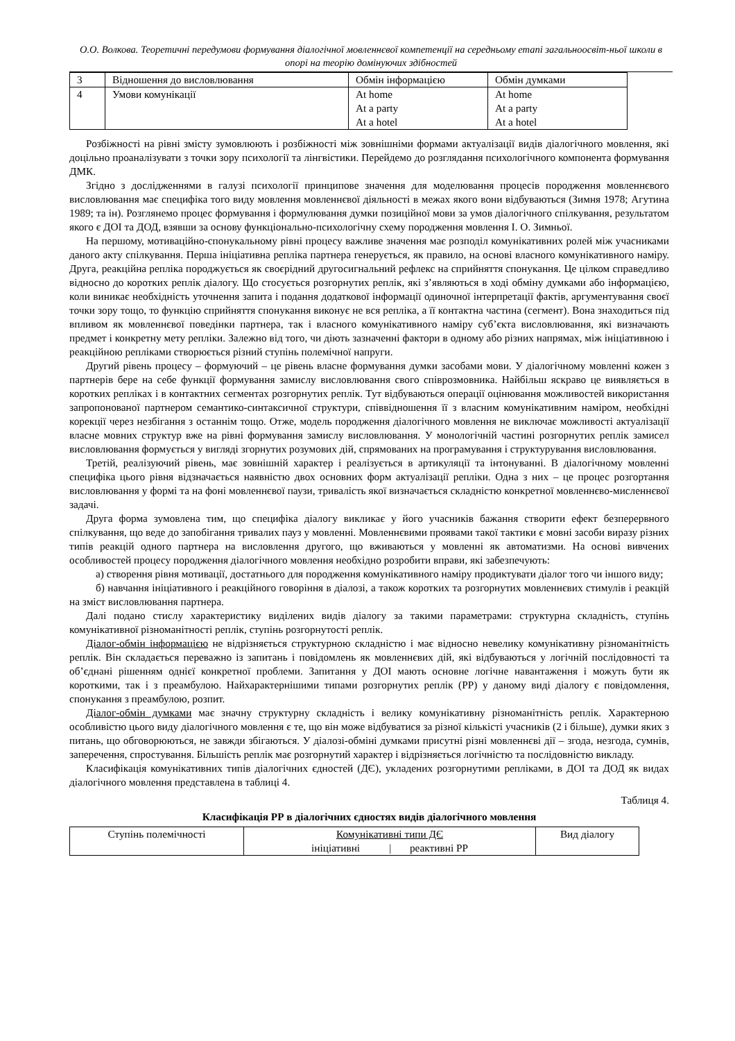О.О. Волкова. Теоретичні передумови формування діалогічної мовленнєвої компетенції на середньому етапі загальноосвіт-ньої школи в опорі на теорію домінуючих здібностей
| 3 | Відношення до висловлювання | Обмін інформацією | Обмін думками |
| 4 | Умови комунікації | At home At a party At a hotel | At home At a party At a hotel |
Розбіжності на рівні змісту зумовлюють і розбіжності між зовнішніми формами актуалізації видів діалогічного мовлення, які доцільно проаналізувати з точки зору психології та лінгвістики. Перейдемо до розглядання психологічного компонента формування ДМК.
Згідно з дослідженнями в галузі психології принципове значення для моделювання процесів породження мовленнєвого висловлювання має специфіка того виду мовлення мовленнєвої діяльності в межах якого вони відбуваються (Зимня 1978; Агутина 1989; та ін). Розглянемо процес формування і формулювання думки позиційної мови за умов діалогічного спілкування, результатом якого є ДОІ та ДОД, взявши за основу функціонально-психологічну схему породження мовлення І. О. Зимньої.
На першому, мотиваційно-спонукальному рівні процесу важливе значення має розподіл комунікативних ролей між учасниками даного акту спілкування. Перша ініціативна репліка партнера генерується, як правило, на основі власного комунікативного наміру. Друга, реакційна репліка породжується як своєрідний другосигнальний рефлекс на сприйняття спонукання. Це цілком справедливо відносно до коротких реплік діалогу. Що стосується розгорнутих реплік, які з’являються в ході обміну думками або інформацією, коли виникає необхідність уточнення запита і подання додаткової інформації одиночної інтерпретації фактів, аргументування своєї точки зору тощо, то функцію сприйняття спонукання виконує не вся репліка, а її контактна частина (сегмент). Вона знаходиться під впливом як мовленнєвої поведінки партнера, так і власного комунікативного наміру суб’єкта висловлювання, які визначають предмет і конкретну мету репліки. Залежно від того, чи діють зазначенні фактори в одному або різних напрямах, між ініціативною і реакційною репліками створюється різний ступінь полемічної напруги.
Другий рівень процесу – формуючий – це рівень власне формування думки засобами мови. У діалогічному мовленні кожен з партнерів бере на себе функції формування замислу висловлювання свого співрозмовника. Найбільш яскраво це виявляється в коротких репліках і в контактних сегментах розгорнутих реплік. Тут відбуваються операції оцінювання можливостей використання запропонованої партнером семантико-синтаксичної структури, співвідношення її з власним комунікативним наміром, необхідні корекції через незбігання з останнім тощо. Отже, модель породження діалогічного мовлення не виключає можливості актуалізації власне мовних структур вже на рівні формування замислу висловлювання. У монологічній частині розгорнутих реплік замисел висловлювання формується у вигляді згорнутих розумових дій, спрямованих на програмування і структурування висловлювання.
Третій, реалізуючий рівень, має зовнішній характер і реалізується в артикуляції та інтонуванні. В діалогічному мовленні специфіка цього рівня відзначається наявністю двох основних форм актуалізації репліки. Одна з них – це процес розгортання висловлювання у формі та на фоні мовленнєвої паузи, тривалість якої визначається складністю конкретної мовленнєво-мисленнєвої задачі.
Друга форма зумовлена тим, що специфіка діалогу викликає у його учасників бажання створити ефект безперервного спілкування, що веде до запобігання тривалих пауз у мовленні. Мовленнєвими проявами такої тактики є мовні засоби виразу різних типів реакцій одного партнера на висловлення другого, що вживаються у мовленні як автоматизми. На основі вивчених особливостей процесу породження діалогічного мовлення необхідно розробити вправи, які забезпечують:
а) створення рівня мотивації, достатнього для породження комунікативного наміру продиктувати діалог того чи іншого виду;
б) навчання ініціативного і реакційного говоріння в діалозі, а також коротких та розгорнутих мовленнєвих стимулів і реакцій на зміст висловлювання партнера.
Далі подано стислу характеристику виділених видів діалогу за такими параметрами: структурна складність, ступінь комунікативної різноманітності реплік, ступінь розгорнутості реплік.
Діалог-обмін інформацією не відрізняється структурною складністю і має відносно невелику комунікативну різноманітність реплік. Він складається переважно із запитань і повідомлень як мовленнєвих дій, які відбуваються у логічній послідовності та об’єднані рішенням однієї конкретної проблеми. Запитання у ДОІ мають основне логічне навантаження і можуть бути як короткими, так і з преамбулою. Найхарактернішими типами розгорнутих реплік (РР) у даному виді діалогу є повідомлення, спонукання з преамбулою, розпит.
Діалог-обмін думками має значну структурну складність і велику комунікативну різноманітність реплік. Характерною особливістю цього виду діалогічного мовлення є те, що він може відбуватися за різної кількісті учасників (2 і більше), думки яких з питань, що обговорюються, не завжди збігаються. У діалозі-обміні думками присутні різні мовленнєві дії – згода, незгода, сумнів, заперечення, спростування. Більшість реплік має розгорнутий характер і відрізняється логічністю та послідовністю викладу.
Класифікація комунікативних типів діалогічних єдностей (ДЄ), укладених розгорнутими репліками, в ДОІ та ДОД як видах діалогічного мовлення представлена в таблиці 4.
Таблиця 4.
Класифікація РР в діалогічних єдностях видів діалогічного мовлення
| Ступінь полемічності | Комунікативні типи ДЄ ініціативні / реактивні РР | Вид діалогу |